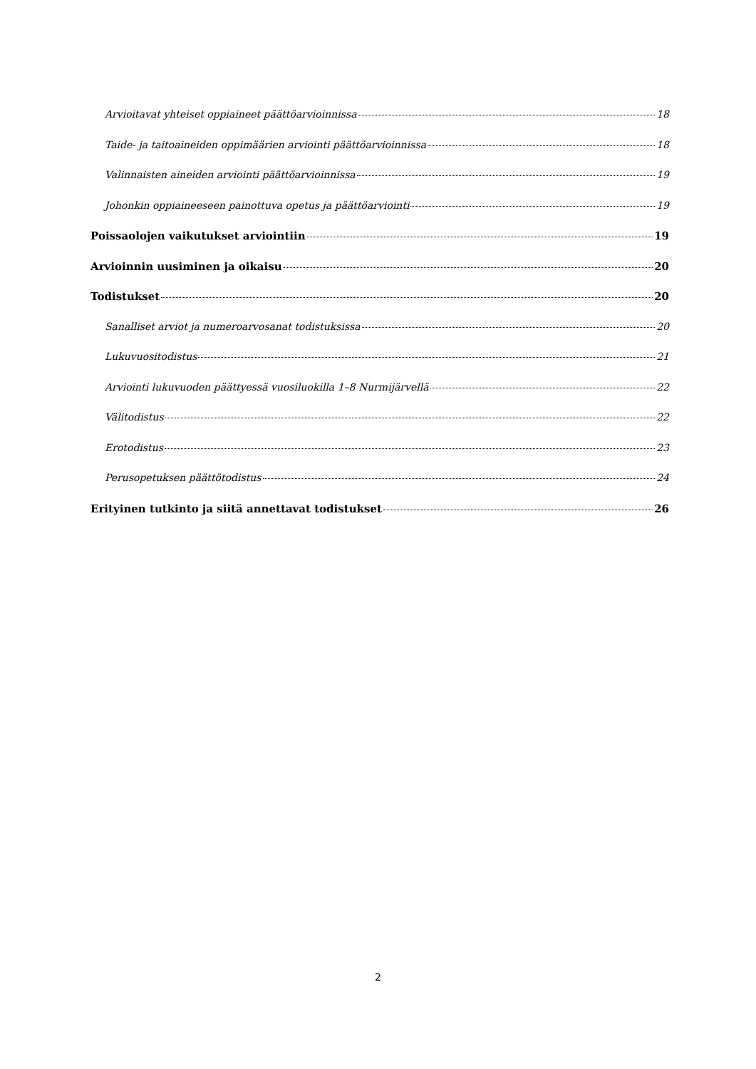Arvioitavat yhteiset oppiaineet päättöarvioinnissa 18
Taide- ja taitoaineiden oppimäärien arviointi päättöarvioinnissa 18
Valinnaisten aineiden arviointi päättöarvioinnissa 19
Johonkin oppiaineeseen painottuva opetus ja päättöarviointi 19
Poissaolojen vaikutukset arviointiin 19
Arvioinnin uusiminen ja oikaisu 20
Todistukset 20
Sanalliset arviot ja numeroarvosanat todistuksissa 20
Lukuvuositodistus 21
Arviointi lukuvuoden päättyessä vuosiluokilla 1–8 Nurmijärvellä 22
Välitodistus 22
Erotodistus 23
Perusopetuksen päättötodistus 24
Erityinen tutkinto ja siitä annettavat todistukset 26
2